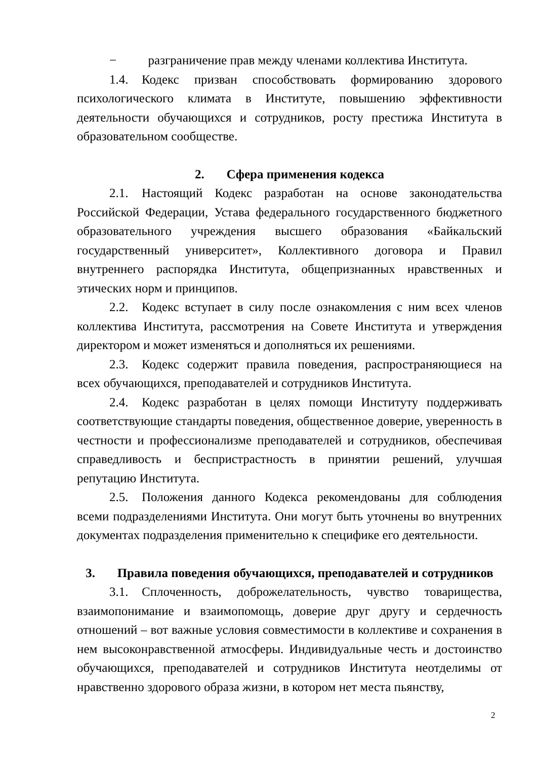− разграничение прав между членами коллектива Института.
1.4. Кодекс призван способствовать формированию здорового психологического климата в Институте, повышению эффективности деятельности обучающихся и сотрудников, росту престижа Института в образовательном сообществе.
2. Сфера применения кодекса
2.1. Настоящий Кодекс разработан на основе законодательства Российской Федерации, Устава федерального государственного бюджетного образовательного учреждения высшего образования «Байкальский государственный университет», Коллективного договора и Правил внутреннего распорядка Института, общепризнанных нравственных и этических норм и принципов.
2.2. Кодекс вступает в силу после ознакомления с ним всех членов коллектива Института, рассмотрения на Совете Института и утверждения директором и может изменяться и дополняться их решениями.
2.3. Кодекс содержит правила поведения, распространяющиеся на всех обучающихся, преподавателей и сотрудников Института.
2.4. Кодекс разработан в целях помощи Институту поддерживать соответствующие стандарты поведения, общественное доверие, уверенность в честности и профессионализме преподавателей и сотрудников, обеспечивая справедливость и беспристрастность в принятии решений, улучшая репутацию Института.
2.5. Положения данного Кодекса рекомендованы для соблюдения всеми подразделениями Института. Они могут быть уточнены во внутренних документах подразделения применительно к специфике его деятельности.
3. Правила поведения обучающихся, преподавателей и сотрудников
3.1. Сплоченность, доброжелательность, чувство товарищества, взаимопонимание и взаимопомощь, доверие друг другу и сердечность отношений – вот важные условия совместимости в коллективе и сохранения в нем высоконравственной атмосферы. Индивидуальные честь и достоинство обучающихся, преподавателей и сотрудников Института неотделимы от нравственно здорового образа жизни, в котором нет места пьянству,
2